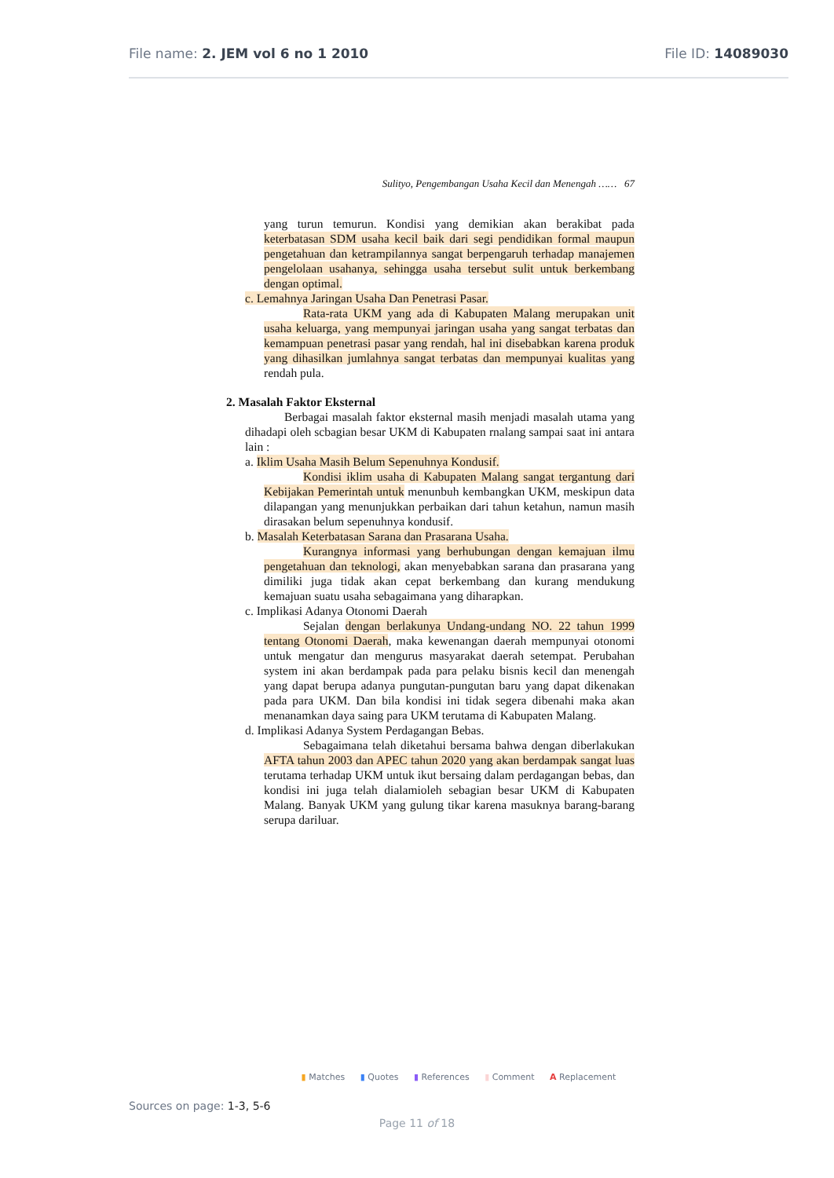File name: 2. JEM vol 6 no 1 2010
File ID: 14089030
Sulityo, Pengembangan Usaha Kecil dan Menengah …… 67
yang turun temurun. Kondisi yang demikian akan berakibat pada keterbatasan SDM usaha kecil baik dari segi pendidikan formal maupun pengetahuan dan ketrampilannya sangat berpengaruh terhadap manajemen pengelolaan usahanya, sehingga usaha tersebut sulit untuk berkembang dengan optimal.
c. Lemahnya Jaringan Usaha Dan Penetrasi Pasar.
Rata-rata UKM yang ada di Kabupaten Malang merupakan unit usaha keluarga, yang mempunyai jaringan usaha yang sangat terbatas dan kemampuan penetrasi pasar yang rendah, hal ini disebabkan karena produk yang dihasilkan jumlahnya sangat terbatas dan mempunyai kualitas yang rendah pula.
2. Masalah Faktor Eksternal
Berbagai masalah faktor eksternal masih menjadi masalah utama yang dihadapi oleh scbagian besar UKM di Kabupaten rnalang sampai saat ini antara lain :
a. Iklim Usaha Masih Belum Sepenuhnya Kondusif.
Kondisi iklim usaha di Kabupaten Malang sangat tergantung dari Kebijakan Pemerintah untuk menunbuh kembangkan UKM, meskipun data dilapangan yang menunjukkan perbaikan dari tahun ketahun, namun masih dirasakan belum sepenuhnya kondusif.
b. Masalah Keterbatasan Sarana dan Prasarana Usaha.
Kurangnya informasi yang berhubungan dengan kemajuan ilmu pengetahuan dan teknologi, akan menyebabkan sarana dan prasarana yang dimiliki juga tidak akan cepat berkembang dan kurang mendukung kemajuan suatu usaha sebagaimana yang diharapkan.
c. Implikasi Adanya Otonomi Daerah
Sejalan dengan berlakunya Undang-undang NO. 22 tahun 1999 tentang Otonomi Daerah, maka kewenangan daerah mempunyai otonomi untuk mengatur dan mengurus masyarakat daerah setempat. Perubahan system ini akan berdampak pada para pelaku bisnis kecil dan menengah yang dapat berupa adanya pungutan-pungutan baru yang dapat dikenakan pada para UKM. Dan bila kondisi ini tidak segera dibenahi maka akan menanamkan daya saing para UKM terutama di Kabupaten Malang.
d. Implikasi Adanya System Perdagangan Bebas.
Sebagaimana telah diketahui bersama bahwa dengan diberlakukan AFTA tahun 2003 dan APEC tahun 2020 yang akan berdampak sangat luas terutama terhadap UKM untuk ikut bersaing dalam perdagangan bebas, dan kondisi ini juga telah dialamioleh sebagian besar UKM di Kabupaten Malang. Banyak UKM yang gulung tikar karena masuknya barang-barang serupa dariluar.
▮ Matches ▮ Quotes ▮ References ▮ Comment A Replacement
Sources on page: 1-3, 5-6
Page 11 of 18